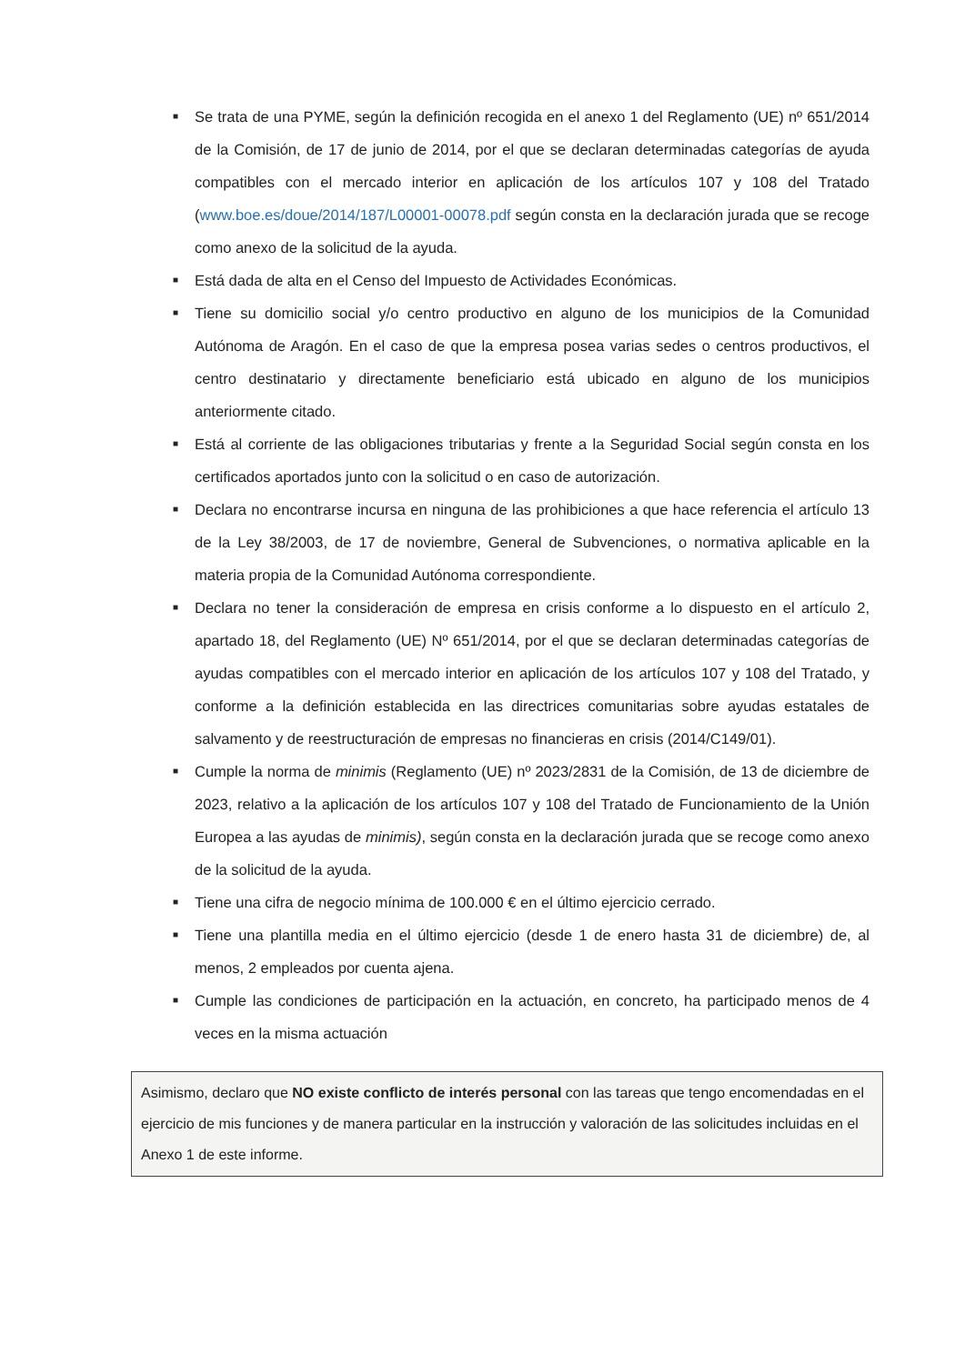■ Se trata de una PYME, según la definición recogida en el anexo 1 del Reglamento (UE) nº 651/2014 de la Comisión, de 17 de junio de 2014, por el que se declaran determinadas categorías de ayuda compatibles con el mercado interior en aplicación de los artículos 107 y 108 del Tratado (www.boe.es/doue/2014/187/L00001-00078.pdf según consta en la declaración jurada que se recoge como anexo de la solicitud de la ayuda.
■ Está dada de alta en el Censo del Impuesto de Actividades Económicas.
■ Tiene su domicilio social y/o centro productivo en alguno de los municipios de la Comunidad Autónoma de Aragón. En el caso de que la empresa posea varias sedes o centros productivos, el centro destinatario y directamente beneficiario está ubicado en alguno de los municipios anteriormente citado.
■ Está al corriente de las obligaciones tributarias y frente a la Seguridad Social según consta en los certificados aportados junto con la solicitud o en caso de autorización.
■ Declara no encontrarse incursa en ninguna de las prohibiciones a que hace referencia el artículo 13 de la Ley 38/2003, de 17 de noviembre, General de Subvenciones, o normativa aplicable en la materia propia de la Comunidad Autónoma correspondiente.
■ Declara no tener la consideración de empresa en crisis conforme a lo dispuesto en el artículo 2, apartado 18, del Reglamento (UE) Nº 651/2014, por el que se declaran determinadas categorías de ayudas compatibles con el mercado interior en aplicación de los artículos 107 y 108 del Tratado, y conforme a la definición establecida en las directrices comunitarias sobre ayudas estatales de salvamento y de reestructuración de empresas no financieras en crisis (2014/C149/01).
■ Cumple la norma de minimis (Reglamento (UE) nº 2023/2831 de la Comisión, de 13 de diciembre de 2023, relativo a la aplicación de los artículos 107 y 108 del Tratado de Funcionamiento de la Unión Europea a las ayudas de minimis), según consta en la declaración jurada que se recoge como anexo de la solicitud de la ayuda.
■ Tiene una cifra de negocio mínima de 100.000 € en el último ejercicio cerrado.
■ Tiene una plantilla media en el último ejercicio (desde 1 de enero hasta 31 de diciembre) de, al menos, 2 empleados por cuenta ajena.
■ Cumple las condiciones de participación en la actuación, en concreto, ha participado menos de 4 veces en la misma actuación
Asimismo, declaro que NO existe conflicto de interés personal con las tareas que tengo encomendadas en el ejercicio de mis funciones y de manera particular en la instrucción y valoración de las solicitudes incluidas en el Anexo 1 de este informe.